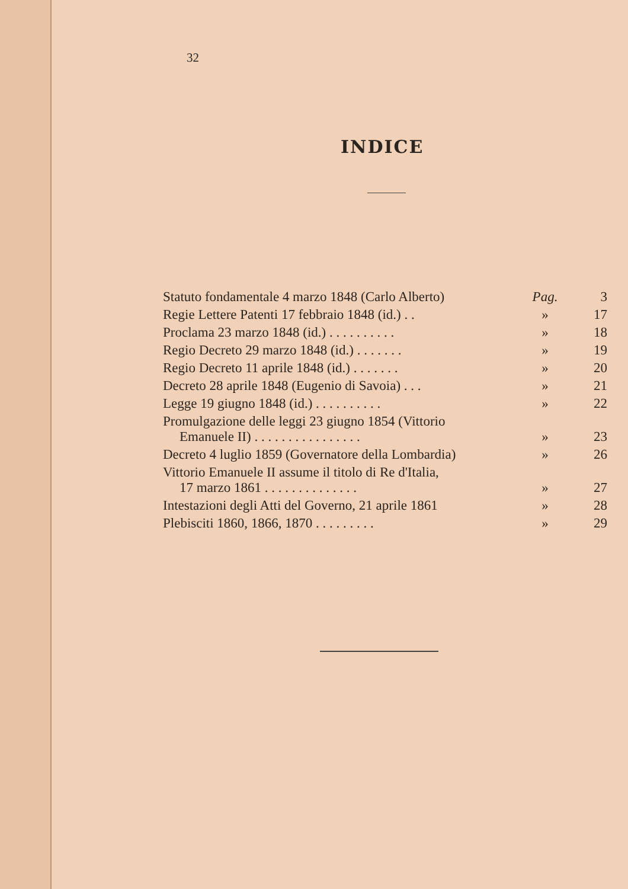32
INDICE
| Statuto fondamentale 4 marzo 1848 (Carlo Alberto) | Pag. | 3 |
| Regie Lettere Patenti 17 febbraio 1848 (id.) . . | » | 17 |
| Proclama 23 marzo 1848 (id.) . . . . . . . . . . | » | 18 |
| Regio Decreto 29 marzo 1848 (id.) . . . . . . . | » | 19 |
| Regio Decreto 11 aprile 1848 (id.) . . . . . . . | » | 20 |
| Decreto 28 aprile 1848 (Eugenio di Savoia) . . . | » | 21 |
| Legge 19 giugno 1848 (id.) . . . . . . . . . . | » | 22 |
| Promulgazione delle leggi 23 giugno 1854 (Vittorio Emanuele II) . . . . . . . . . . . . . . . . | » | 23 |
| Decreto 4 luglio 1859 (Governatore della Lombardia) | » | 26 |
| Vittorio Emanuele II assume il titolo di Re d'Italia, 17 marzo 1861 . . . . . . . . . . . . . . | » | 27 |
| Intestazioni degli Atti del Governo, 21 aprile 1861 | » | 28 |
| Plebisciti 1860, 1866, 1870 . . . . . . . . . | » | 29 |